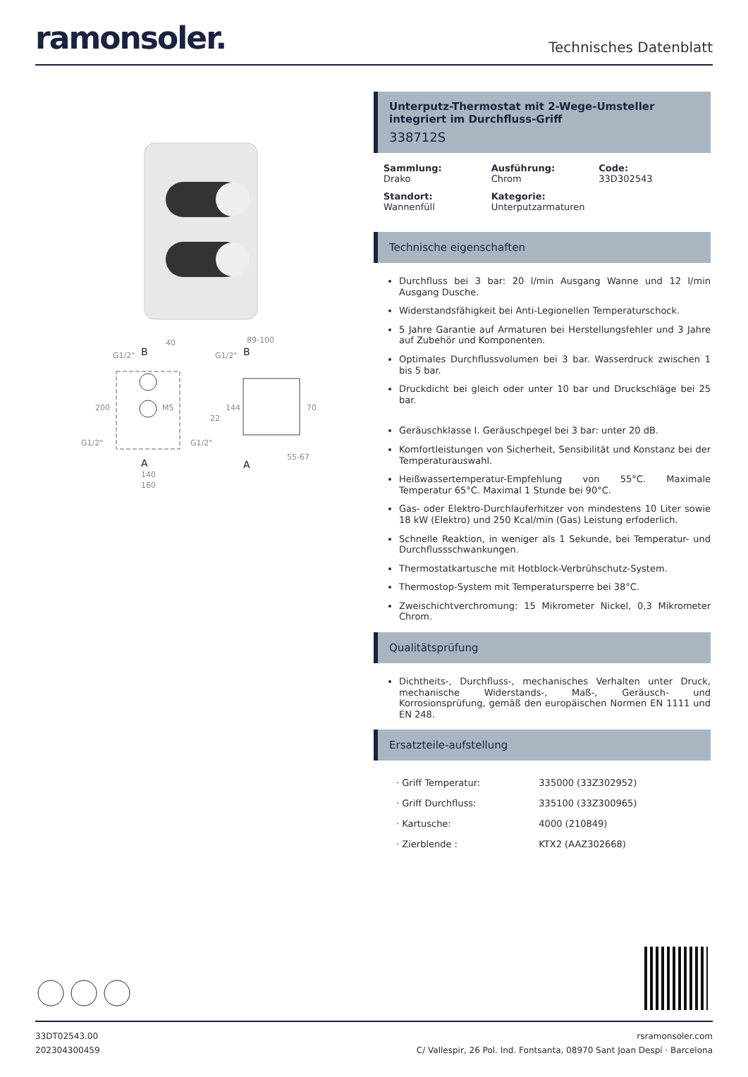ramonsoler.
Technisches Datenblatt
B
A
40
G1/2"
200
M5
G1/2"
G1/2"
140
160
89-100
G1/2"
B
144
70
22
55-67
A
Unterputz-Thermostat mit 2-Wege-Umsteller integriert im Durchfluss-Griff
338712S
Sammlung:
Drako
Ausführung:
Chrom
Code:
33D302543
Standort:
Wannenfüll
Kategorie:
Unterputzarmaturen
Technische eigenschaften
Durchfluss bei 3 bar: 20 l/min Ausgang Wanne und 12 l/min Ausgang Dusche.
Widerstandsfähigkeit bei Anti-Legionellen Temperaturschock.
5 Jahre Garantie auf Armaturen bei Herstellungsfehler und 3 Jahre auf Zubehör und Komponenten.
Optimales Durchflussvolumen bei 3 bar. Wasserdruck zwischen 1 bis 5 bar.
Druckdicht bei gleich oder unter 10 bar und Druckschläge bei 25 bar.
Geräuschklasse I. Geräuschpegel bei 3 bar: unter 20 dB.
Komfortleistungen von Sicherheit, Sensibilität und Konstanz bei der Temperaturauswahl.
Heißwassertemperatur-Empfehlung von 55°C. Maximale Temperatur 65°C. Maximal 1 Stunde bei 90°C.
Gas- oder Elektro-Durchlauferhitzer von mindestens 10 Liter sowie 18 kW (Elektro) und 250 Kcal/min (Gas) Leistung erfoderlich.
Schnelle Reaktion, in weniger als 1 Sekunde, bei Temperatur- und Durchflussschwankungen.
Thermostatkartusche mit Hotblock-Verbrühschutz-System.
Thermostop-System mit Temperatursperre bei 38°C.
Zweischichtverchromung: 15 Mikrometer Nickel, 0,3 Mikrometer Chrom.
Qualitätsprüfung
Dichtheits-, Durchfluss-, mechanisches Verhalten unter Druck, mechanische Widerstands-, Maß-, Geräusch- und Korrosionsprüfung, gemäß den europäischen Normen EN 1111 und EN 248.
Ersatzteile-aufstellung
| · Griff Temperatur: | 335000 (33Z302952) |
| · Griff Durchfluss: | 335100 (33Z300965) |
| · Kartusche: | 4000 (210849) |
| · Zierblende : | KTX2 (AAZ302668) |
33DT02543.00
202304300459
rsramonsoler.com
C/ Vallespir, 26 Pol. Ind. Fontsanta, 08970 Sant Joan Despí · Barcelona